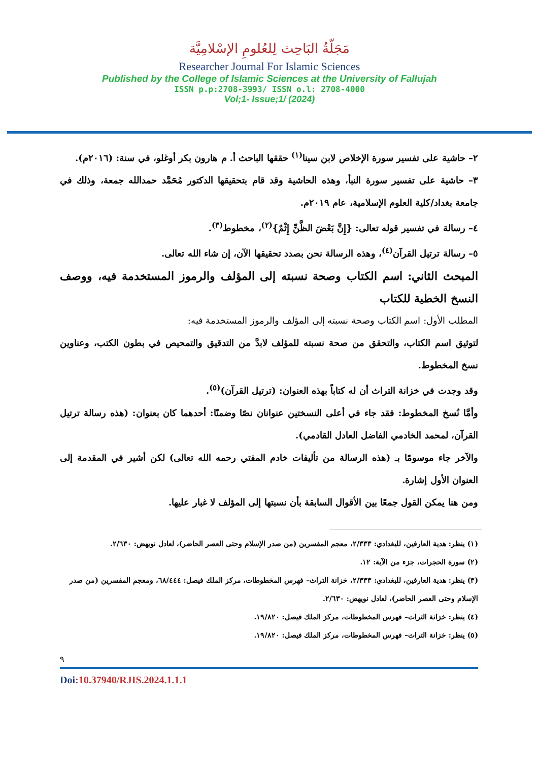مَجَلّةُ البَاحِث لِلعُلومِ الإسْلامِيَّة
Researcher Journal For Islamic Sciences
Published by the College of Islamic Sciences at the University of Fallujah
ISSN p.p:2708-3993/ ISSN o.l: 2708-4000
Vol;1- Issue;1/ (2024)
٢– حاشية على تفسير سورة الإخلاص لابن سينا<sup>(١)</sup> حققها الباحث أ. م هارون بكر أوغلو، في سنة: (٢٠١٦م).
٣– حاشية على تفسير سورة النبأ، وهذه الحاشية وقد قام بتحقيقها الدكتور مُحَمَّد حمدالله جمعة، وذلك في جامعة بغداد/كلية العلوم الإسلامية، عام ٢٠١٩م.
٤– رسالة في تفسير قوله تعالى: {إِنَّ بَعْضَ الظَّنِّ إِثْمٌ}<sup>(٢)</sup>، مخطوط<sup>(٣)</sup>.
٥– رسالة ترتيل القرآن<sup>(٤)</sup>، وهذه الرسالة نحن بصدد تحقيقها الآن، إن شاء الله تعالى.
المبحث الثاني: اسم الكتاب وصحة نسبته إلى المؤلف والرموز المستخدمة فيه، ووصف النسخ الخطية للكتاب
المطلب الأول: اسم الكتاب وصحة نسبته إلى المؤلف والرموز المستخدمة فيه:
لتوثيق اسم الكتاب، والتحقق من صحة نسبته للمؤلف لابدَّ من التدقيق والتمحيص في بطون الكتب، وعناوين نسخ المخطوط.
وقد وجدت في خزانة التراث أن له كتاباً بهذه العنوان: (ترتيل القرآن)<sup>(٥)</sup>.
وأمَّا نُسخ المخطوط: فقد جاء في أعلى النسختين عنوانان نصًا وضمنًا: أحدهما كان بعنوان: (هذه رسالة ترتيل القرآن، لمحمد الخادمي الفاضل العادل القادمي).
والآخر جاء موسومًا بـ (هذه الرسالة من تأليفات خادم المفتي رحمه الله تعالى) لكن أشير في المقدمة إلى العنوان الأول إشارة.
ومن هنا يمكن القول جمعًا بين الأقوال السابقة بأن نسبتها إلى المؤلف لا غبار عليها.
(١) ينظر: هدية العارفين، للبغدادي: ٢/٣٣٣، معجم المفسرين (من صدر الإسلام وحتى العصر الحاضر)، لعادل نويهض: ٢/٦٣٠.
(٢) سورة الحجرات، جزء من الآية: ١٢.
(٣) ينظر: هدية العارفين، للبغدادي: ٢/٣٣٣، خزانة التراث– فهرس المخطوطات، مركز الملك فيصل: ٦٨/٤٤٤، ومعجم المفسرين (من صدر الإسلام وحتى العصر الحاضر)، لعادل نويهض: ٢/٦٣٠.
(٤) ينظر: خزانة التراث– فهرس المخطوطات، مركز الملك فيصل: ١٩/٨٢٠.
(٥) ينظر: خزانة التراث– فهرس المخطوطات، مركز الملك فيصل: ١٩/٨٢٠.
٩
Doi:10.37940/RJIS.2024.1.1.1